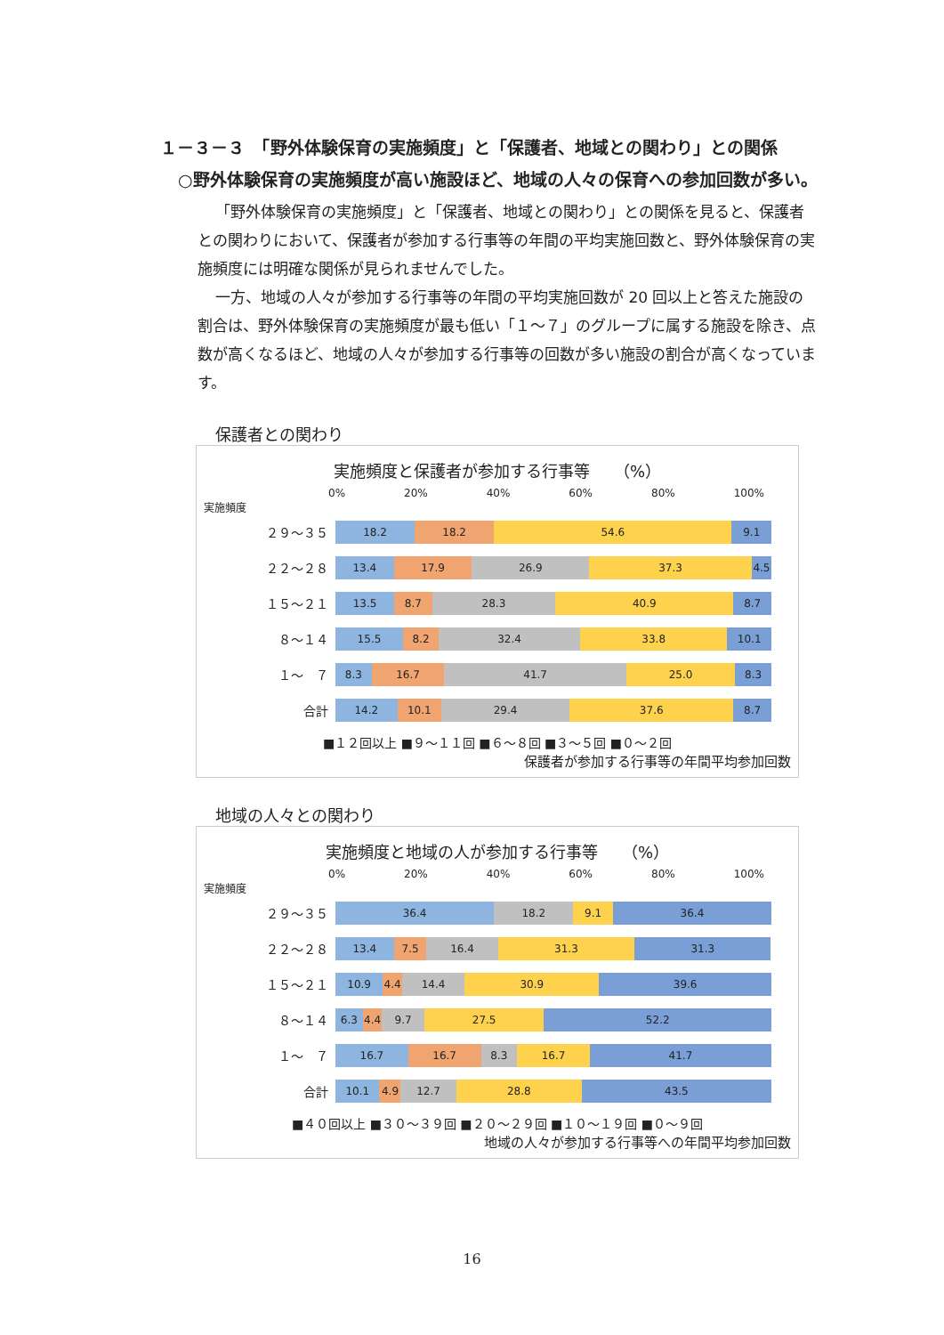１－３－３　「野外体験保育の実施頻度」と「保護者、地域との関わり」との関係
○野外体験保育の実施頻度が高い施設ほど、地域の人々の保育への参加回数が多い。
「野外体験保育の実施頻度」と「保護者、地域との関わり」との関係を見ると、保護者との関わりにおいて、保護者が参加する行事等の年間の平均実施回数と、野外体験保育の実施頻度には明確な関係が見られませんでした。
一方、地域の人々が参加する行事等の年間の平均実施回数が 20 回以上と答えた施設の割合は、野外体験保育の実施頻度が最も低い「１～７」のグループに属する施設を除き、点数が高くなるほど、地域の人々が参加する行事等の回数が多い施設の割合が高くなっています。
保護者との関わり
実施頻度と保護者が参加する行事等　　（%）
0% 20% 40% 60% 80% 100%
実施頻度
２９～３５
18.2 18.2 54.6 9.1
２２～２８
13.4 17.9 26.9 37.3 4.5
１５～２１
13.5 8.7 28.3 40.9 8.7
８～１４
15.5 8.2 32.4 33.8 10.1
１～　７
8.3 16.7 41.7 25.0 8.3
合計
14.2 10.1 29.4 37.6 8.7
■１２回以上 ■９～１１回 ■６～８回 ■３～５回 ■０～２回
保護者が参加する行事等の年間平均参加回数
地域の人々との関わり
実施頻度と地域の人が参加する行事等　　（%）
0% 20% 40% 60% 80% 100%
実施頻度
２９～３５
36.4 18.2 9.1 36.4
２２～２８
13.4 7.5 16.4 31.3 31.3
１５～２１
10.9 4.4 14.4 30.9 39.6
８～１４
6.3 4.4 9.7 27.5 52.2
１～　７
16.7 16.7 8.3 16.7 41.7
合計
10.1 4.9 12.7 28.8 43.5
■４０回以上 ■３０～３９回 ■２０～２９回 ■１０～１９回 ■０～９回
地域の人々が参加する行事等への年間平均参加回数
16